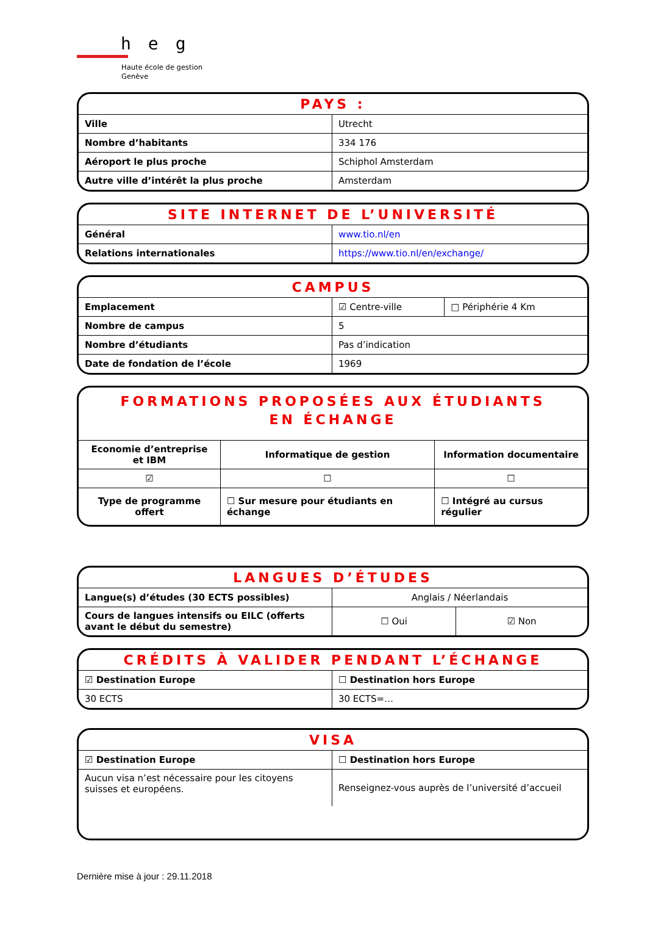heg
Haute école de gestion
Genève
PAYS :
| Ville | Utrecht |
| Nombre d’habitants | 334 176 |
| Aéroport le plus proche | Schiphol Amsterdam |
| Autre ville d’intérêt la plus proche | Amsterdam |
SITE INTERNET DE L’UNIVERSITÉ
| Général | www.tio.nl/en |
| Relations internationales | https://www.tio.nl/en/exchange/ |
CAMPUS
| Emplacement | ☑ Centre-ville | □ Périphérie 4 Km |
| Nombre de campus | 5 | |
| Nombre d’étudiants | Pas d’indication | |
| Date de fondation de l’école | 1969 | |
FORMATIONS PROPOSÉES AUX ÉTUDIANTS
EN ÉCHANGE
| Economie d’entreprise et IBM | Informatique de gestion | Information documentaire |
| ☑ | ☐ | ☐ |
| Type de programme offert | ☐ Sur mesure pour étudiants en échange | ☐ Intégré au cursus régulier |
LANGUES D’ÉTUDES
| Langue(s) d’études (30 ECTS possibles) | Anglais / Néerlandais | |
| Cours de langues intensifs ou EILC (offerts avant le début du semestre) | ☐ Oui | ☑ Non |
CRÉDITS À VALIDER PENDANT L’ÉCHANGE
| ☑ Destination Europe | ☐ Destination hors Europe |
| 30 ECTS | 30 ECTS=… |
VISA
| ☑ Destination Europe | ☐ Destination hors Europe |
| Aucun visa n’est nécessaire pour les citoyens suisses et européens. | Renseignez-vous auprès de l’université d’accueil |
Dernière mise à jour : 29.11.2018